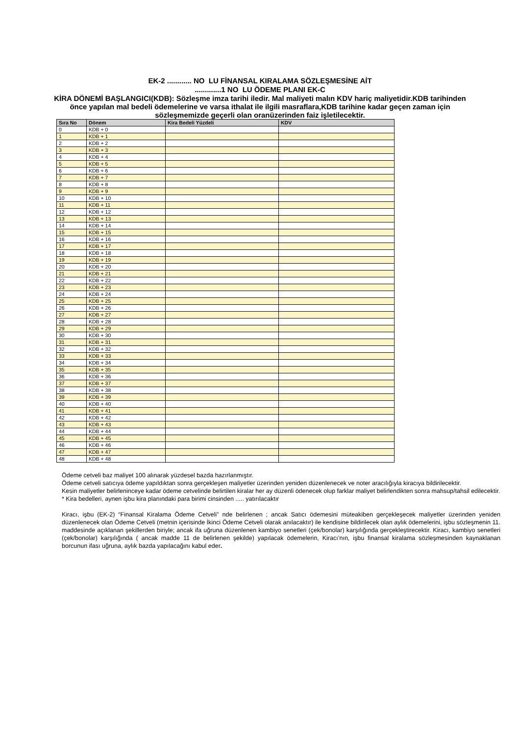EK-2 ............ NO LU FİNANSAL KIRALAMA SÖZLEŞMESİNE AİT
.............1 NO LU ÖDEME PLANI EK-C
KİRA DÖNEMİ BAŞLANGICI(KDB): Sözleşme imza tarihi iledir. Mal maliyeti malın KDV hariç maliyetidir.KDB tarihinden önce yapılan mal bedeli ödemelerine ve varsa ithalat ile ilgili masraflara,KDB tarihine kadar geçen zaman için sözleşmemizde geçerli olan oranüzerinden faiz işletilecektir.
| Sıra No | Dönem | Kira Bedeli Yüzdeli | KDV |
| --- | --- | --- | --- |
| 0 | KDB + 0 | | |
| 1 | KDB + 1 | | |
| 2 | KDB + 2 | | |
| 3 | KDB + 3 | | |
| 4 | KDB + 4 | | |
| 5 | KDB + 5 | | |
| 6 | KDB + 6 | | |
| 7 | KDB + 7 | | |
| 8 | KDB + 8 | | |
| 9 | KDB + 9 | | |
| 10 | KDB + 10 | | |
| 11 | KDB + 11 | | |
| 12 | KDB + 12 | | |
| 13 | KDB + 13 | | |
| 14 | KDB + 14 | | |
| 15 | KDB + 15 | | |
| 16 | KDB + 16 | | |
| 17 | KDB + 17 | | |
| 18 | KDB + 18 | | |
| 19 | KDB + 19 | | |
| 20 | KDB + 20 | | |
| 21 | KDB + 21 | | |
| 22 | KDB + 22 | | |
| 23 | KDB + 23 | | |
| 24 | KDB + 24 | | |
| 25 | KDB + 25 | | |
| 26 | KDB + 26 | | |
| 27 | KDB + 27 | | |
| 28 | KDB + 28 | | |
| 29 | KDB + 29 | | |
| 30 | KDB + 30 | | |
| 31 | KDB + 31 | | |
| 32 | KDB + 32 | | |
| 33 | KDB + 33 | | |
| 34 | KDB + 34 | | |
| 35 | KDB + 35 | | |
| 36 | KDB + 36 | | |
| 37 | KDB + 37 | | |
| 38 | KDB + 38 | | |
| 39 | KDB + 39 | | |
| 40 | KDB + 40 | | |
| 41 | KDB + 41 | | |
| 42 | KDB + 42 | | |
| 43 | KDB + 43 | | |
| 44 | KDB + 44 | | |
| 45 | KDB + 45 | | |
| 46 | KDB + 46 | | |
| 47 | KDB + 47 | | |
| 48 | KDB + 48 | | |
Ödeme cetveli baz maliyet 100 alınarak yüzdesel bazda hazırlanmıştır.
Ödeme cetveli satıcıya ödeme yapıldıktan sonra gerçekleşen maliyetler üzerinden yeniden düzenlenecek ve noter aracılığıyla kiracıya bildirilecektir.
Kesin maliyetler belirleninceye kadar ödeme cetvelinde belirtilen kiralar her ay düzenli ödenecek olup farklar maliyet belirlendikten sonra mahsup/tahsil edilecektir.
* Kira bedelleri, aynen işbu kira planındaki para birimi cinsinden ..... yatırılacaktır
Kiracı, işbu (EK-2) “Finansal Kiralama Ödeme Cetveli” nde belirlenen ; ancak Satıcı ödemesini müteakiben gerçekleşecek maliyetler üzerinden yeniden düzenlenecek olan Ödeme Cetveli (metnin içerisinde İkinci Ödeme Cetveli olarak anılacaktır) ile kendisine bildirilecek olan aylık ödemelerini, işbu sözleşmenin 11. maddesinde açıklanan şekillerden biriyle; ancak ifa uğruna düzenlenen kambiyo senetleri (çek/bonolar) karşılığında gerçekleştirecektir. Kiracı, kambiyo senetleri (çek/bonolar) karşılığında ( ancak madde 11 de belirlenen şekilde) yapılacak ödemelerin, Kiracı’nın, işbu finansal kiralama sözleşmesinden kaynaklanan borcunun ifası uğruna, aylık bazda yapılacağını kabul eder.